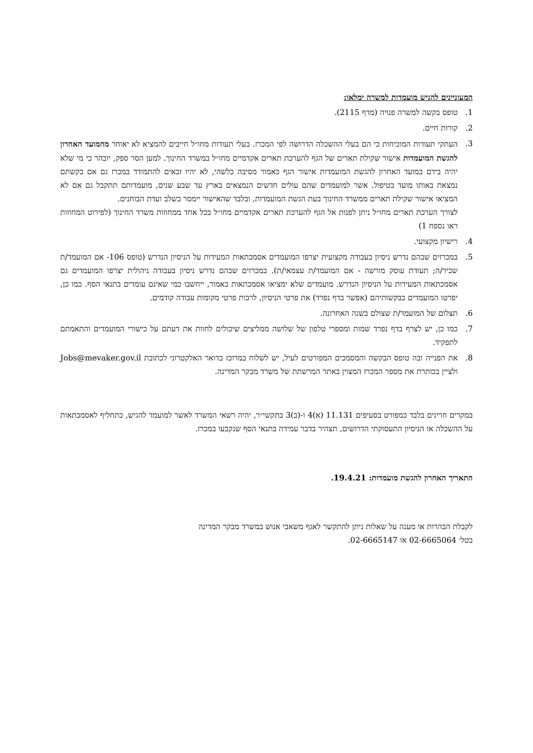המעוניינים להגיש מועמדות למשרה ימלאו:
1. טופס בקשה למשרה פנויה (מדף 2115).
2. קורות חיים.
3. העתקי תעודות המוכיחות כי הם בעלי ההשכלה הדרושה לפי המכרז. בעלי תעודות מחו״ל חייבים להמציא לא יאוחר מהמועד האחרון להגשת המועמדות אישור שקילת תארים של הגף להערכת תארים אקדמיים מחו״ל במשרד החינוך. למען הסר ספק, יובהר כי מי שלא יהיה בידם במועד האחרון להגשת המועמדות אישור הגף כאמור מסיבה כלשהי, לא יהיו זכאים להתמודד במכרז גם אם בקשתם נמצאת באותו מועד בטיפול. אשר למועמדים שהם עולים חדשים הנמצאים בארץ עד שבע שנים, מועמדותם תתקבל גם אם לא המציאו אישור שקילת תארים ממשרד החינוך בעת הגשת המועמדות, ובלבד שהאישור יימסר בשלב ועדת הבוחנים.
לצורך הערכת תארים מחו״ל ניתן לפנות אל הגף להערכת תארים אקדמיים מחו״ל בכל אחד ממחוזות משרד החינוך (לפירוט המחוזות ראו נספח 1)
4. רישיון מקצועי.
5. במכרזים שבהם נדרש ניסיון בעבודה מקצועית יצרפו המועמדים אסמכתאות המעידות על הניסיון הנדרש (טופס 106- אם המועמד/ת שכיר/ה; תעודת עוסק מורשה - אם המועמד/ת עצמאי/ת). במכרזים שבהם נדרש ניסיון בעבודה ניהולית יצרפו המועמדים גם אסמכתאות המעידות על הניסיון הנדרש. מועמדים שלא ימציאו אסמכתאות כאמור, ייחשבו כמי שאינם עומדים בתנאי הסף. כמו כן, יפרטו המועמדים בבקשותיהם (אפשר בדף נפרד) את פרטי הניסיון, לרבות פרטי מקומות עבודה קודמים.
6. תצלום של המועמד/ת שצולם בשנה האחרונה.
7. כמו כן, יש לצרף בדף נפרד שמות ומספרי טלפון של שלושה ממליצים שיכולים לחוות את דעתם על כישורי המועמדים והתאמתם לתפקיד.
8. את הפנייה ובה טופס הבקשה והמסמכים המפורטים לעיל, יש לשלוח במרוכז בדואר האלקטרוני לכתובת Jobs@mevaker.gov.il ולציין בכותרת את מספר המכרז המצוין באתר המרשתת של משרד מבקר המדינה.
במקרים חריגים בלבד כמפורט בסעיפים 11.131 (א)4 ו-(ב)3 בתקשי״ר, יהיה רשאי המשרד לאשר למועמד להגיש, כתחליף לאסמכתאות על ההשכלה או הניסיון התעסוקתי הדרושים, תצהיר בדבר עמידה בתנאי הסף שנקבעו במכרז.
התאריך האחרון להגשת מועמדות: 19.4.21.
לקבלת הבהרות או מענה על שאלות ניתן להתקשר לאגף משאבי אנוש במשרד מבקר המדינה
בטל׳ 02-6665064 או 02-6665147.